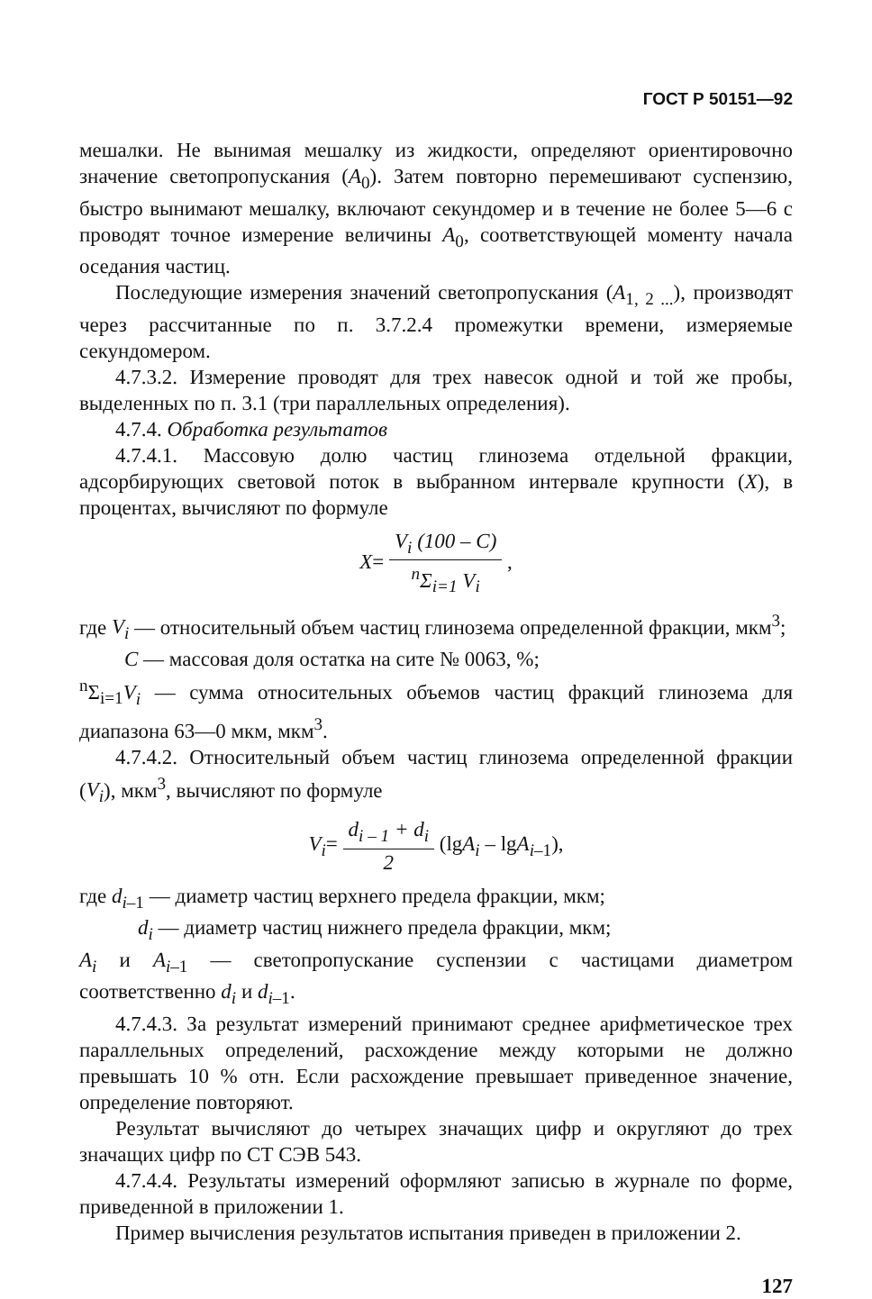ГОСТ Р 50151—92
мешалки. Не вынимая мешалку из жидкости, определяют ориентировочно значение светопропускания (A<sub>0</sub>). Затем повторно перемешивают суспензию, быстро вынимают мешалку, включают секундомер и в течение не более 5—6 с проводят точное измерение величины A<sub>0</sub>, соответствующей моменту начала оседания частиц.
Последующие измерения значений светопропускания (A<sub>1, 2 ...</sub>), производят через рассчитанные по п. 3.7.2.4 промежутки времени, измеряемые секундомером.
4.7.3.2. Измерение проводят для трех навесок одной и той же пробы, выделенных по п. 3.1 (три параллельных определения).
4.7.4. Обработка результатов
4.7.4.1. Массовую долю частиц глинозема отдельной фракции, адсорбирующих световой поток в выбранном интервале крупности (X), в процентах, вычисляют по формуле
X= V<sub>i</sub> (100 – C) <sup>n</sup>Σ<sub>i=1</sub> V<sub>i</sub> ,
где V<sub>i</sub> — относительный объем частиц глинозема определенной фракции, мкм<sup>3</sup>;
C — массовая доля остатка на сите № 0063, %;
<sup>n</sup> Σ<sub>i=1</sub>V<sub>i</sub> — сумма относительных объемов частиц фракций глинозема для диапазона 63—0 мкм, мкм<sup>3</sup>.
4.7.4.2. Относительный объем частиц глинозема определенной фракции (V<sub>i</sub>), мкм<sup>3</sup>, вычисляют по формуле
V<sub>i</sub>= d<sub>i – 1</sub> + d<sub>i</sub> 2 (lgA<sub>i</sub> – lgA<sub>i–1</sub>),
где d<sub>i–1</sub> — диаметр частиц верхнего предела фракции, мкм;
d<sub>i</sub> — диаметр частиц нижнего предела фракции, мкм;
A<sub>i</sub> и A<sub>i–1</sub> — светопропускание суспензии с частицами диаметром соответственно d<sub>i</sub> и d<sub>i–1</sub>.
4.7.4.3. За результат измерений принимают среднее арифметическое трех параллельных определений, расхождение между которыми не должно превышать 10 % отн. Если расхождение превышает приведенное значение, определение повторяют.
Результат вычисляют до четырех значащих цифр и округляют до трех значащих цифр по СТ СЭВ 543.
4.7.4.4. Результаты измерений оформляют записью в журнале по форме, приведенной в приложении 1.
Пример вычисления результатов испытания приведен в приложении 2.
127